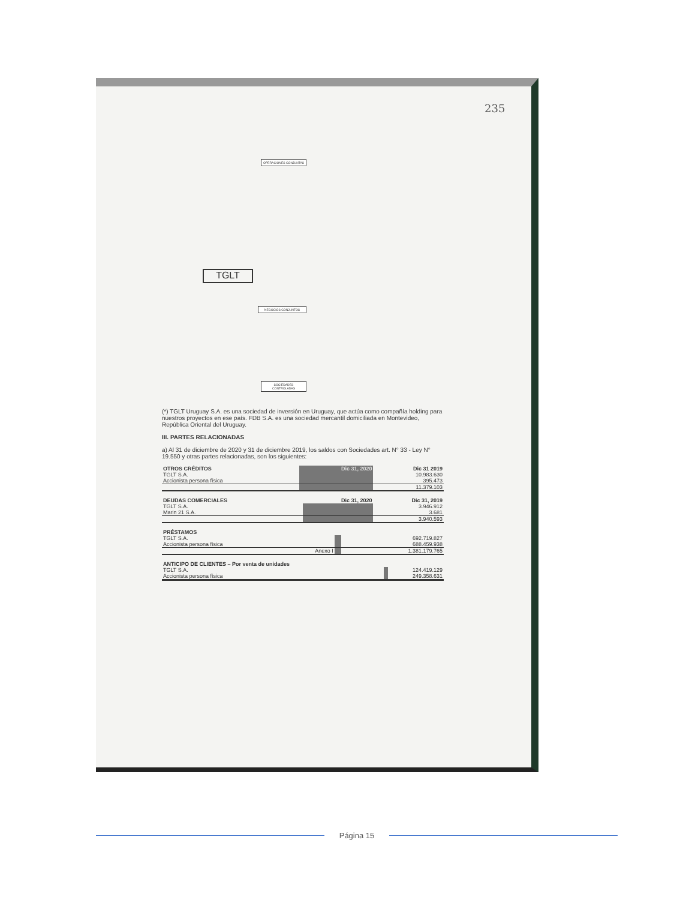235
TGLT
OPERACIONES CONJUNTAS
NEGOCIOS CONJUNTOS
SOCIEDADES CONTROLADAS
(*) TGLT Uruguay S.A. es una sociedad de inversión en Uruguay, que actúa como compañía holding para nuestros proyectos en ese país. FDB S.A. es una sociedad mercantil domiciliada en Montevideo, República Oriental del Uruguay.
III. PARTES RELACIONADAS
a) Al 31 de diciembre de 2020 y 31 de diciembre 2019, los saldos con Sociedades art. N° 33 - Ley N° 19.550 y otras partes relacionadas, son los siguientes:
| OTROS CRÉDITOS | Dic 31, 2020 | Dic 31 2019 |
| --- | --- | --- |
| TGLT S.A. | | 10.983.630 |
| Accionista persona física | | 395.473 |
| | | 11.379.103 |
| DEUDAS COMERCIALES | Dic 31, 2020 | Dic 31, 2019 |
| --- | --- | --- |
| TGLT S.A. | | 3.946.912 |
| Marin 21 S.A. | | 3.681 |
| | | 3.940.593 |
| PRÉSTAMOS | | |
| --- | --- | --- |
| TGLT S.A. | | 692.719.827 |
| Accionista persona física | | 688.459.938 |
| Anexo I | | 1.381.179.765 |
| ANTICIPO DE CLIENTES – Por venta de unidades | | |
| --- | --- | --- |
| TGLT S.A. | | 124.419.129 |
| Accionista persona física | | 249.358.631 |
Página 15